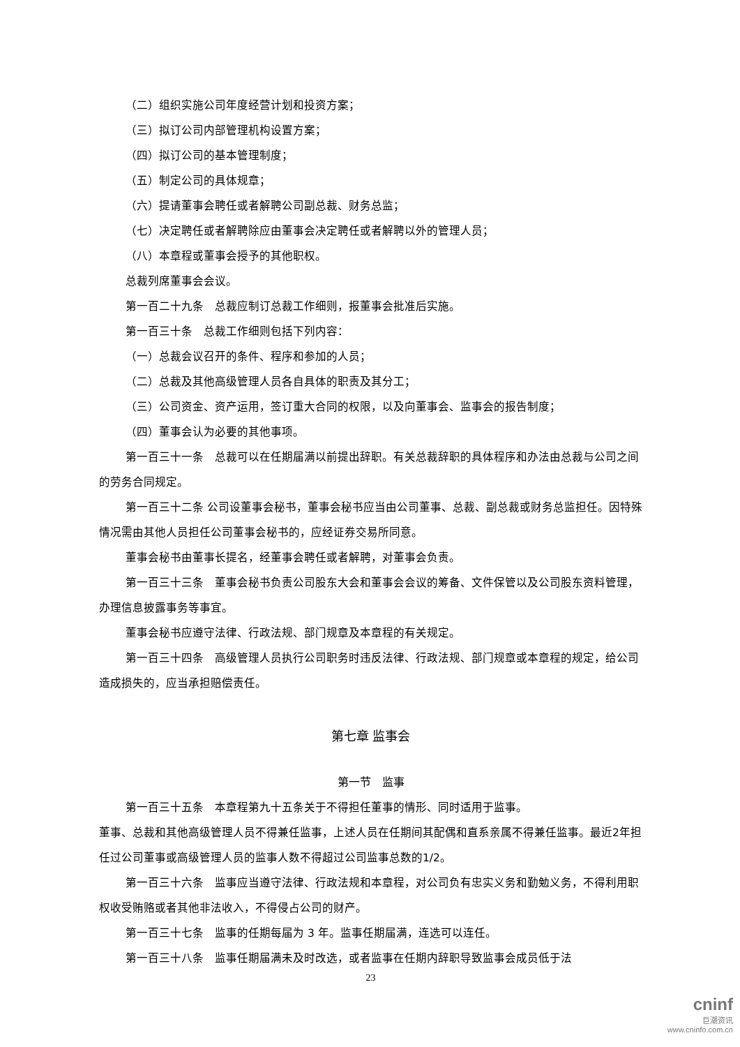（二）组织实施公司年度经营计划和投资方案；
（三）拟订公司内部管理机构设置方案；
（四）拟订公司的基本管理制度；
（五）制定公司的具体规章；
（六）提请董事会聘任或者解聘公司副总裁、财务总监；
（七）决定聘任或者解聘除应由董事会决定聘任或者解聘以外的管理人员；
（八）本章程或董事会授予的其他职权。
总裁列席董事会会议。
第一百二十九条　总裁应制订总裁工作细则，报董事会批准后实施。
第一百三十条　总裁工作细则包括下列内容：
（一）总裁会议召开的条件、程序和参加的人员；
（二）总裁及其他高级管理人员各自具体的职责及其分工；
（三）公司资金、资产运用，签订重大合同的权限，以及向董事会、监事会的报告制度；
（四）董事会认为必要的其他事项。
第一百三十一条　总裁可以在任期届满以前提出辞职。有关总裁辞职的具体程序和办法由总裁与公司之间的劳务合同规定。
第一百三十二条 公司设董事会秘书，董事会秘书应当由公司董事、总裁、副总裁或财务总监担任。因特殊情况需由其他人员担任公司董事会秘书的，应经证券交易所同意。
董事会秘书由董事长提名，经董事会聘任或者解聘，对董事会负责。
第一百三十三条　董事会秘书负责公司股东大会和董事会会议的筹备、文件保管以及公司股东资料管理，办理信息披露事务等事宜。
董事会秘书应遵守法律、行政法规、部门规章及本章程的有关规定。
第一百三十四条　高级管理人员执行公司职务时违反法律、行政法规、部门规章或本章程的规定，给公司造成损失的，应当承担赔偿责任。
第七章 监事会
第一节　监事
第一百三十五条　本章程第九十五条关于不得担任董事的情形、同时适用于监事。
董事、总裁和其他高级管理人员不得兼任监事，上述人员在任期间其配偶和直系亲属不得兼任监事。最近2年担任过公司董事或高级管理人员的监事人数不得超过公司监事总数的1/2。
第一百三十六条　监事应当遵守法律、行政法规和本章程，对公司负有忠实义务和勤勉义务，不得利用职权收受贿赂或者其他非法收入，不得侵占公司的财产。
第一百三十七条　监事的任期每届为 3 年。监事任期届满，连选可以连任。
第一百三十八条　监事任期届满未及时改选，或者监事在任期内辞职导致监事会成员低于法
23
cninf
巨潮资讯
www.cninfo.com.cn